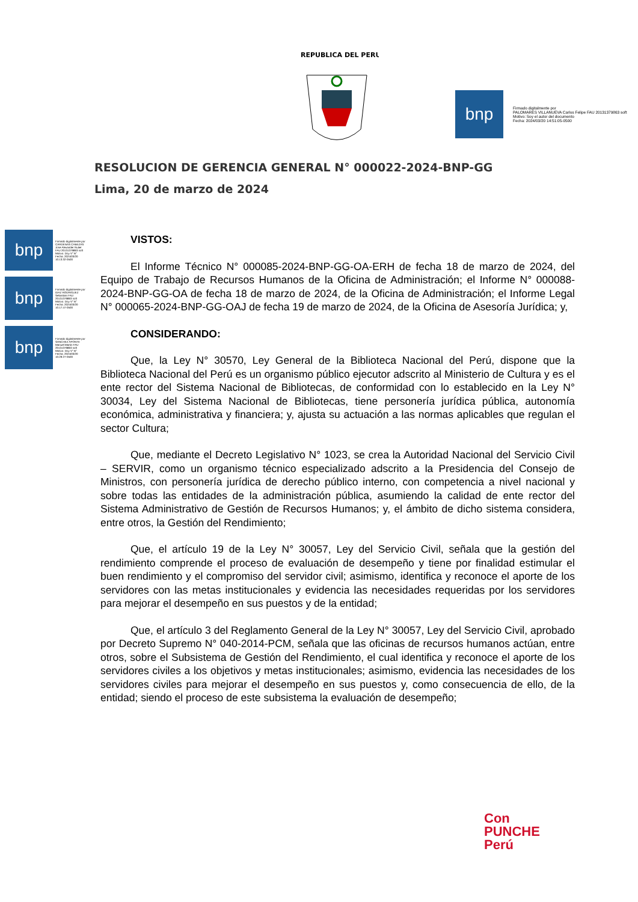REPUBLICA DEL PERU
bnp
Firmado digitalmente por
PALOMARES VILLANUEVA Carlos Felipe FAU 20131379863 soft
Motivo: Soy el autor del documento
Fecha: 2024/03/20 14:51:05-0500
RESOLUCION DE GERENCIA GENERAL N° 000022-2024-BNP-GG
Lima, 20 de marzo de 2024
bnp
Firmado digitalmente por CARDENAS CABEZAS Jose Alexander Rulier FAU 20131379863 soft Motivo: Doy V° B° Fecha: 2024/03/20 10:13:32-0500
bnp
Firmado digitalmente por DIAZ RODRIGUEZ Sebastian FAU 20131379863 soft Motivo: Doy V° B° Fecha: 2024/03/20 10:17:47-0500
bnp
Firmado digitalmente por SANCHEZ APONTE Manuel Martin FAU 20131379863 soft Motivo: Doy V° B° Fecha: 2024/03/20 10:29:27-0500
VISTOS:
El Informe Técnico N° 000085-2024-BNP-GG-OA-ERH de fecha 18 de marzo de 2024, del Equipo de Trabajo de Recursos Humanos de la Oficina de Administración; el Informe N° 000088-2024-BNP-GG-OA de fecha 18 de marzo de 2024, de la Oficina de Administración; el Informe Legal N° 000065-2024-BNP-GG-OAJ de fecha 19 de marzo de 2024, de la Oficina de Asesoría Jurídica; y,
CONSIDERANDO:
Que, la Ley N° 30570, Ley General de la Biblioteca Nacional del Perú, dispone que la Biblioteca Nacional del Perú es un organismo público ejecutor adscrito al Ministerio de Cultura y es el ente rector del Sistema Nacional de Bibliotecas, de conformidad con lo establecido en la Ley N° 30034, Ley del Sistema Nacional de Bibliotecas, tiene personería jurídica pública, autonomía económica, administrativa y financiera; y, ajusta su actuación a las normas aplicables que regulan el sector Cultura;
Que, mediante el Decreto Legislativo N° 1023, se crea la Autoridad Nacional del Servicio Civil – SERVIR, como un organismo técnico especializado adscrito a la Presidencia del Consejo de Ministros, con personería jurídica de derecho público interno, con competencia a nivel nacional y sobre todas las entidades de la administración pública, asumiendo la calidad de ente rector del Sistema Administrativo de Gestión de Recursos Humanos; y, el ámbito de dicho sistema considera, entre otros, la Gestión del Rendimiento;
Que, el artículo 19 de la Ley N° 30057, Ley del Servicio Civil, señala que la gestión del rendimiento comprende el proceso de evaluación de desempeño y tiene por finalidad estimular el buen rendimiento y el compromiso del servidor civil; asimismo, identifica y reconoce el aporte de los servidores con las metas institucionales y evidencia las necesidades requeridas por los servidores para mejorar el desempeño en sus puestos y de la entidad;
Que, el artículo 3 del Reglamento General de la Ley N° 30057, Ley del Servicio Civil, aprobado por Decreto Supremo N° 040-2014-PCM, señala que las oficinas de recursos humanos actúan, entre otros, sobre el Subsistema de Gestión del Rendimiento, el cual identifica y reconoce el aporte de los servidores civiles a los objetivos y metas institucionales; asimismo, evidencia las necesidades de los servidores civiles para mejorar el desempeño en sus puestos y, como consecuencia de ello, de la entidad; siendo el proceso de este subsistema la evaluación de desempeño;
Con
PUNCHE
Perú